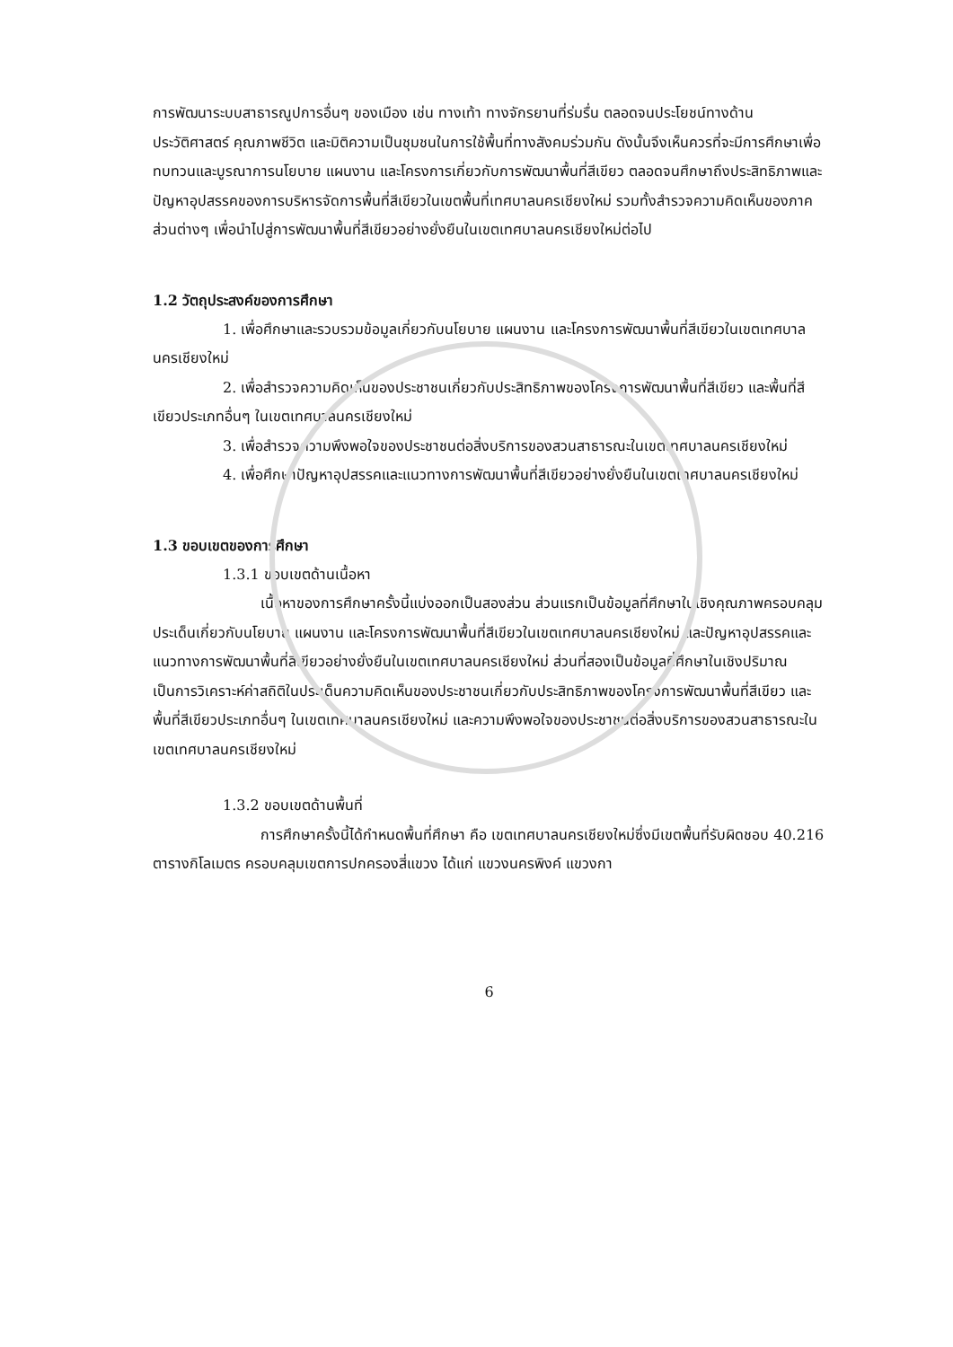การพัฒนาระบบสาธารณูปการอื่นๆ ของเมือง เช่น ทางเท้า ทางจักรยานที่ร่มรื่น ตลอดจนประโยชน์ทางด้านประวัติศาสตร์ คุณภาพชีวิต และมิติความเป็นชุมชนในการใช้พื้นที่ทางสังคมร่วมกัน ดังนั้นจึงเห็นควรที่จะมีการศึกษาเพื่อทบทวนและบูรณาการนโยบาย แผนงาน และโครงการเกี่ยวกับการพัฒนาพื้นที่สีเขียว ตลอดจนศึกษาถึงประสิทธิภาพและปัญหาอุปสรรคของการบริหารจัดการพื้นที่สีเขียวในเขตพื้นที่เทศบาลนครเชียงใหม่ รวมทั้งสำรวจความคิดเห็นของภาคส่วนต่างๆ เพื่อนำไปสู่การพัฒนาพื้นที่สีเขียวอย่างยั่งยืนในเขตเทศบาลนครเชียงใหม่ต่อไป
1.2 วัตถุประสงค์ของการศึกษา
1. เพื่อศึกษาและรวบรวมข้อมูลเกี่ยวกับนโยบาย แผนงาน และโครงการพัฒนาพื้นที่สีเขียวในเขตเทศบาลนครเชียงใหม่
2. เพื่อสำรวจความคิดเห็นของประชาชนเกี่ยวกับประสิทธิภาพของโครงการพัฒนาพื้นที่สีเขียว และพื้นที่สีเขียวประเภทอื่นๆ ในเขตเทศบาลนครเชียงใหม่
3. เพื่อสำรวจความพึงพอใจของประชาชนต่อสิ่งบริการของสวนสาธารณะในเขตเทศบาลนครเชียงใหม่
4. เพื่อศึกษาปัญหาอุปสรรคและแนวทางการพัฒนาพื้นที่สีเขียวอย่างยั่งยืนในเขตเทศบาลนครเชียงใหม่
1.3 ขอบเขตของการศึกษา
1.3.1 ขอบเขตด้านเนื้อหา
เนื้อหาของการศึกษาครั้งนี้แบ่งออกเป็นสองส่วน ส่วนแรกเป็นข้อมูลที่ศึกษาในเชิงคุณภาพครอบคลุมประเด็นเกี่ยวกับนโยบาย แผนงาน และโครงการพัฒนาพื้นที่สีเขียวในเขตเทศบาลนครเชียงใหม่ และปัญหาอุปสรรคและแนวทางการพัฒนาพื้นที่สีเขียวอย่างยั่งยืนในเขตเทศบาลนครเชียงใหม่ ส่วนที่สองเป็นข้อมูลที่ศึกษาในเชิงปริมาณ เป็นการวิเคราะห์ค่าสถิติในประเด็นความคิดเห็นของประชาชนเกี่ยวกับประสิทธิภาพของโครงการพัฒนาพื้นที่สีเขียว และพื้นที่สีเขียวประเภทอื่นๆ ในเขตเทศบาลนครเชียงใหม่ และความพึงพอใจของประชาชนต่อสิ่งบริการของสวนสาธารณะในเขตเทศบาลนครเชียงใหม่
1.3.2 ขอบเขตด้านพื้นที่
การศึกษาครั้งนี้ได้กำหนดพื้นที่ศึกษา คือ เขตเทศบาลนครเชียงใหม่ซึ่งมีเขตพื้นที่รับผิดชอบ 40.216 ตารางกิโลเมตร ครอบคลุมเขตการปกครองสี่แขวง ได้แก่ แขวงนครพิงค์ แขวงกา
6